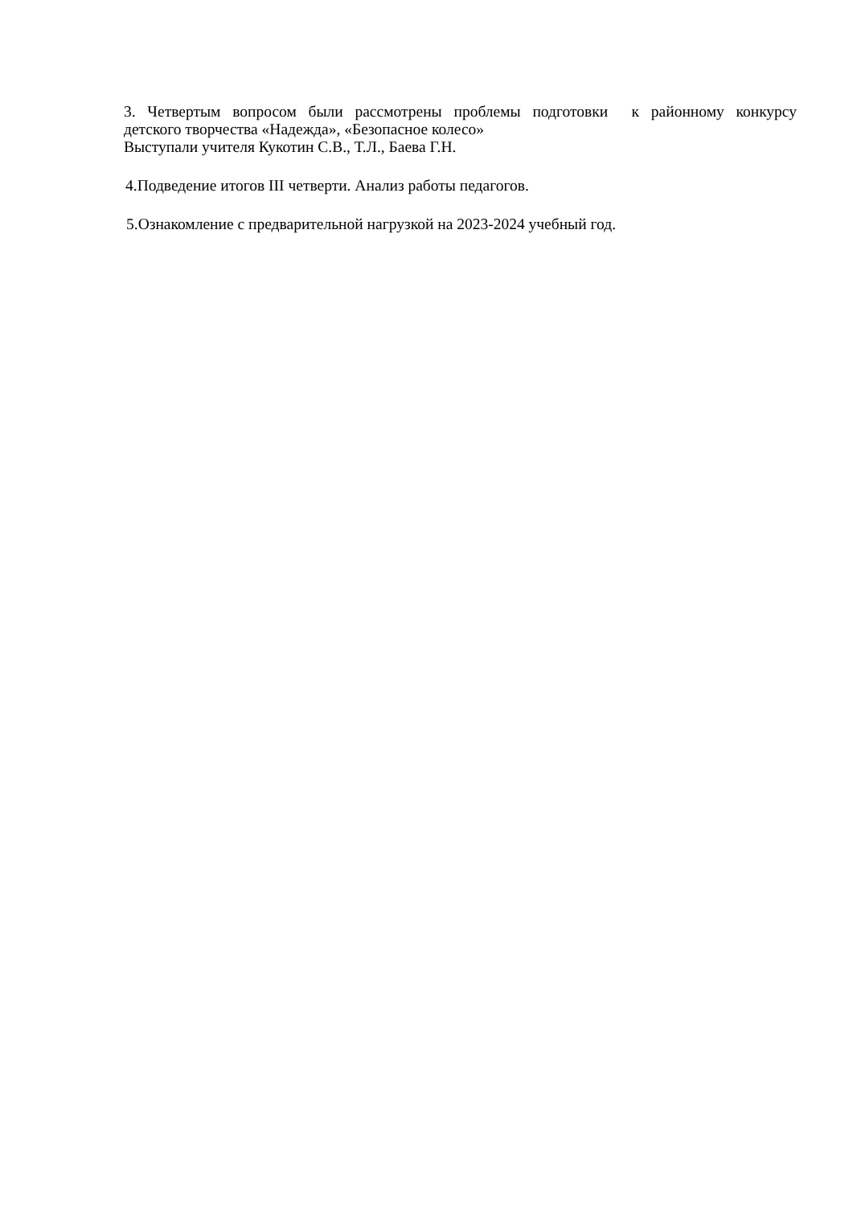3. Четвертым вопросом были рассмотрены проблемы подготовки к районному конкурсу
детского творчества «Надежда», «Безопасное колесо»
Выступали учителя Кукотин С.В., Т.Л., Баева Г.Н.
4.Подведение итогов III четверти. Анализ работы педагогов.
5.Ознакомление с предварительной нагрузкой на 2023-2024 учебный год.